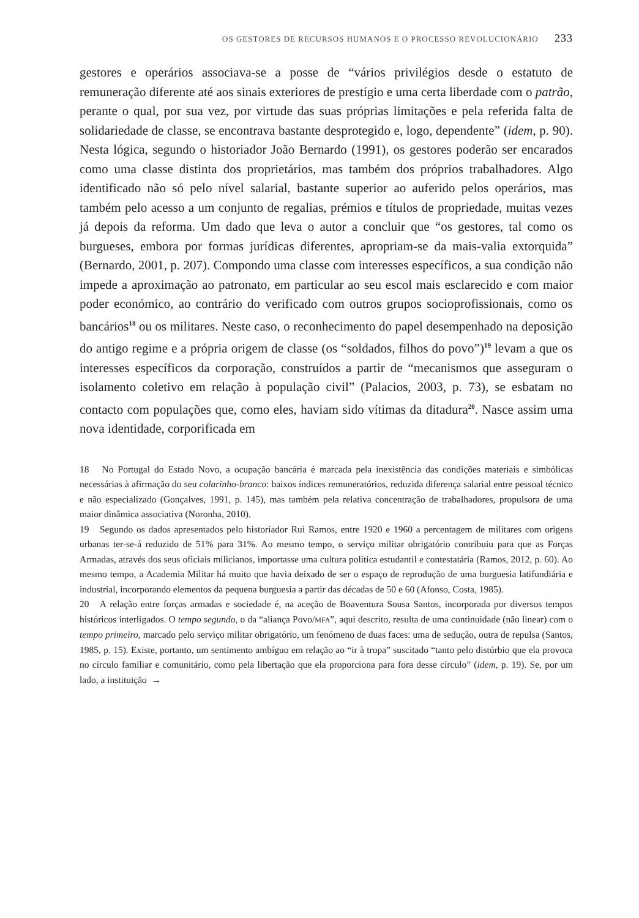OS GESTORES DE RECURSOS HUMANOS E O PROCESSO REVOLUCIONÁRIO 233
gestores e operários associava-se a posse de “vários privilégios desde o estatuto de remuneração diferente até aos sinais exteriores de prestígio e uma certa liberdade com o patrão, perante o qual, por sua vez, por virtude das suas próprias limitações e pela referida falta de solidariedade de classe, se encontrava bastante desprotegido e, logo, dependente” (idem, p. 90). Nesta lógica, segundo o historiador João Bernardo (1991), os gestores poderão ser encarados como uma classe distinta dos proprietários, mas também dos próprios trabalhadores. Algo identificado não só pelo nível salarial, bastante superior ao auferido pelos operários, mas também pelo acesso a um conjunto de regalias, prémios e títulos de propriedade, muitas vezes já depois da reforma. Um dado que leva o autor a concluir que “os gestores, tal como os burgueses, embora por formas jurídicas diferentes, apropriam-se da mais-valia extorquida” (Bernardo, 2001, p. 207). Compondo uma classe com interesses específicos, a sua condição não impede a aproximação ao patronato, em particular ao seu escol mais esclarecido e com maior poder económico, ao contrário do verificado com outros grupos socioprofissionais, como os bancários<sup>18</sup> ou os militares. Neste caso, o reconhecimento do papel desempenhado na deposição do antigo regime e a própria origem de classe (os “soldados, filhos do povo”)<sup>19</sup> levam a que os interesses específicos da corporação, construídos a partir de “mecanismos que asseguram o isolamento coletivo em relação à população civil” (Palacios, 2003, p. 73), se esbatam no contacto com populações que, como eles, haviam sido vítimas da ditadura<sup>20</sup>. Nasce assim uma nova identidade, corporificada em
18 No Portugal do Estado Novo, a ocupação bancária é marcada pela inexistência das condições materiais e simbólicas necessárias à afirmação do seu colarinho-branco: baixos índices remuneratórios, reduzida diferença salarial entre pessoal técnico e não especializado (Gonçalves, 1991, p. 145), mas também pela relativa concentração de trabalhadores, propulsora de uma maior dinâmica associativa (Noronha, 2010).
19 Segundo os dados apresentados pelo historiador Rui Ramos, entre 1920 e 1960 a percentagem de militares com origens urbanas ter-se-á reduzido de 51% para 31%. Ao mesmo tempo, o serviço militar obrigatório contribuiu para que as Forças Armadas, através dos seus oficiais milicianos, importasse uma cultura política estudantil e contestatária (Ramos, 2012, p. 60). Ao mesmo tempo, a Academia Militar há muito que havia deixado de ser o espaço de reprodução de uma burguesia latifundiária e industrial, incorporando elementos da pequena burguesia a partir das décadas de 50 e 60 (Afonso, Costa, 1985).
20 A relação entre forças armadas e sociedade é, na aceção de Boaventura Sousa Santos, incorporada por diversos tempos históricos interligados. O tempo segundo, o da “aliança Povo/MFA”, aqui descrito, resulta de uma continuidade (não linear) com o tempo primeiro, marcado pelo serviço militar obrigatório, um fenómeno de duas faces: uma de sedução, outra de repulsa (Santos, 1985, p. 15). Existe, portanto, um sentimento ambíguo em relação ao “ir à tropa” suscitado “tanto pelo distúrbio que ela provoca no círculo familiar e comunitário, como pela libertação que ela proporciona para fora desse círculo” (idem, p. 19). Se, por um lado, a instituição →